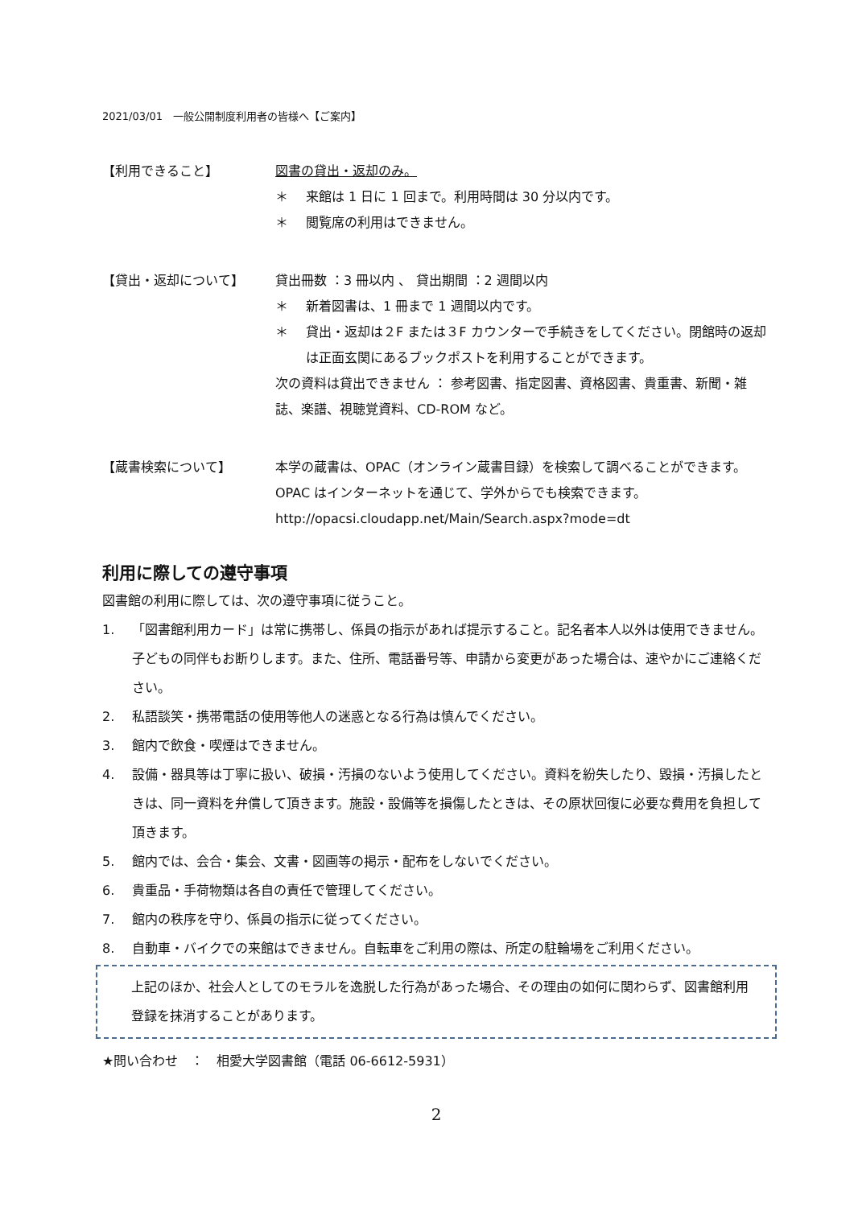2021/03/01　一般公開制度利用者の皆様へ【ご案内】
【利用できること】 図書の貸出・返却のみ。
＊ 来館は 1 日に 1 回まで。利用時間は 30 分以内です。
＊ 閲覧席の利用はできません。
【貸出・返却について】 貸出冊数 ：3 冊以内 、 貸出期間 ：2 週間以内
＊ 新着図書は、1 冊まで 1 週間以内です。
＊ 貸出・返却は２F または３F カウンターで手続きをしてください。閉館時の返却は正面玄関にあるブックポストを利用することができます。
次の資料は貸出できません ： 参考図書、指定図書、資格図書、貴重書、新聞・雑誌、楽譜、視聴覚資料、CD-ROM など。
【蔵書検索について】 本学の蔵書は、OPAC（オンライン蔵書目録）を検索して調べることができます。
OPAC はインターネットを通じて、学外からでも検索できます。
http://opacsi.cloudapp.net/Main/Search.aspx?mode=dt
利用に際しての遵守事項
図書館の利用に際しては、次の遵守事項に従うこと。
1. 「図書館利用カード」は常に携帯し、係員の指示があれば提示すること。記名者本人以外は使用できません。子どもの同伴もお断りします。また、住所、電話番号等、申請から変更があった場合は、速やかにご連絡ください。
2. 私語談笑・携帯電話の使用等他人の迷惑となる行為は慎んでください。
3. 館内で飲食・喫煙はできません。
4. 設備・器具等は丁寧に扱い、破損・汚損のないよう使用してください。資料を紛失したり、毀損・汚損したときは、同一資料を弁償して頂きます。施設・設備等を損傷したときは、その原状回復に必要な費用を負担して頂きます。
5. 館内では、会合・集会、文書・図画等の掲示・配布をしないでください。
6. 貴重品・手荷物類は各自の責任で管理してください。
7. 館内の秩序を守り、係員の指示に従ってください。
8. 自動車・バイクでの来館はできません。自転車をご利用の際は、所定の駐輪場をご利用ください。
上記のほか、社会人としてのモラルを逸脱した行為があった場合、その理由の如何に関わらず、図書館利用登録を抹消することがあります。
★問い合わせ　：　相愛大学図書館（電話 06-6612-5931）
2